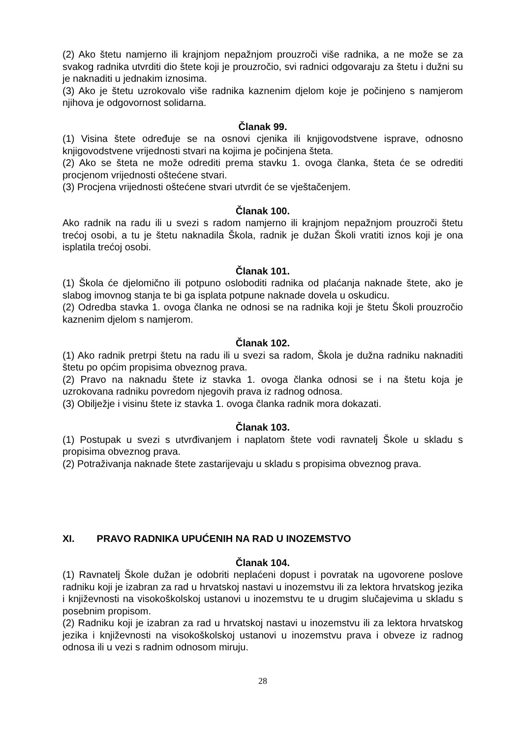(2) Ako štetu namjerno ili krajnjom nepažnjom prouzroči više radnika, a ne može se za svakog radnika utvrditi dio štete koji je prouzročio, svi radnici odgovaraju za štetu i dužni su je naknaditi u jednakim iznosima.
(3) Ako je štetu uzrokovalo više radnika kaznenim djelom koje je počinjeno s namjerom njihova je odgovornost solidarna.
Članak 99.
(1) Visina štete određuje se na osnovi cjenika ili knjigovodstvene isprave, odnosno knjigovodstvene vrijednosti stvari na kojima je počinjena šteta.
(2) Ako se šteta ne može odrediti prema stavku 1. ovoga članka, šteta će se odrediti procjenom vrijednosti oštećene stvari.
(3) Procjena vrijednosti oštećene stvari utvrdit će se vještačenjem.
Članak 100.
Ako radnik na radu ili u svezi s radom namjerno ili krajnjom nepažnjom prouzroči štetu trećoj osobi, a tu je štetu naknadila Škola, radnik je dužan Školi vratiti iznos koji je ona isplatila trećoj osobi.
Članak 101.
(1) Škola će djelomično ili potpuno osloboditi radnika od plaćanja naknade štete, ako je slabog imovnog stanja te bi ga isplata potpune naknade dovela u oskudicu.
(2) Odredba stavka 1. ovoga članka ne odnosi se na radnika koji je štetu Školi prouzročio kaznenim djelom s namjerom.
Članak 102.
(1) Ako radnik pretrpi štetu na radu ili u svezi sa radom, Škola je dužna radniku naknaditi štetu po općim propisima obveznog prava.
(2) Pravo na naknadu štete iz stavka 1. ovoga članka odnosi se i na štetu koja je uzrokovana radniku povredom njegovih prava iz radnog odnosa.
(3) Obilježje i visinu štete iz stavka 1. ovoga članka radnik mora dokazati.
Članak 103.
(1) Postupak u svezi s utvrđivanjem i naplatom štete vodi ravnatelj Škole u skladu s propisima obveznog prava.
(2) Potraživanja naknade štete zastarijevaju u skladu s propisima obveznog prava.
XI. PRAVO RADNIKA UPUĆENIH NA RAD U INOZEMSTVO
Članak 104.
(1) Ravnatelj Škole dužan je odobriti neplaćeni dopust i povratak na ugovorene poslove radniku koji je izabran za rad u hrvatskoj nastavi u inozemstvu ili za lektora hrvatskog jezika i književnosti na visokoškolskoj ustanovi u inozemstvu te u drugim slučajevima u skladu s posebnim propisom.
(2) Radniku koji je izabran za rad u hrvatskoj nastavi u inozemstvu ili za lektora hrvatskog jezika i književnosti na visokoškolskoj ustanovi u inozemstvu prava i obveze iz radnog odnosa ili u vezi s radnim odnosom miruju.
28